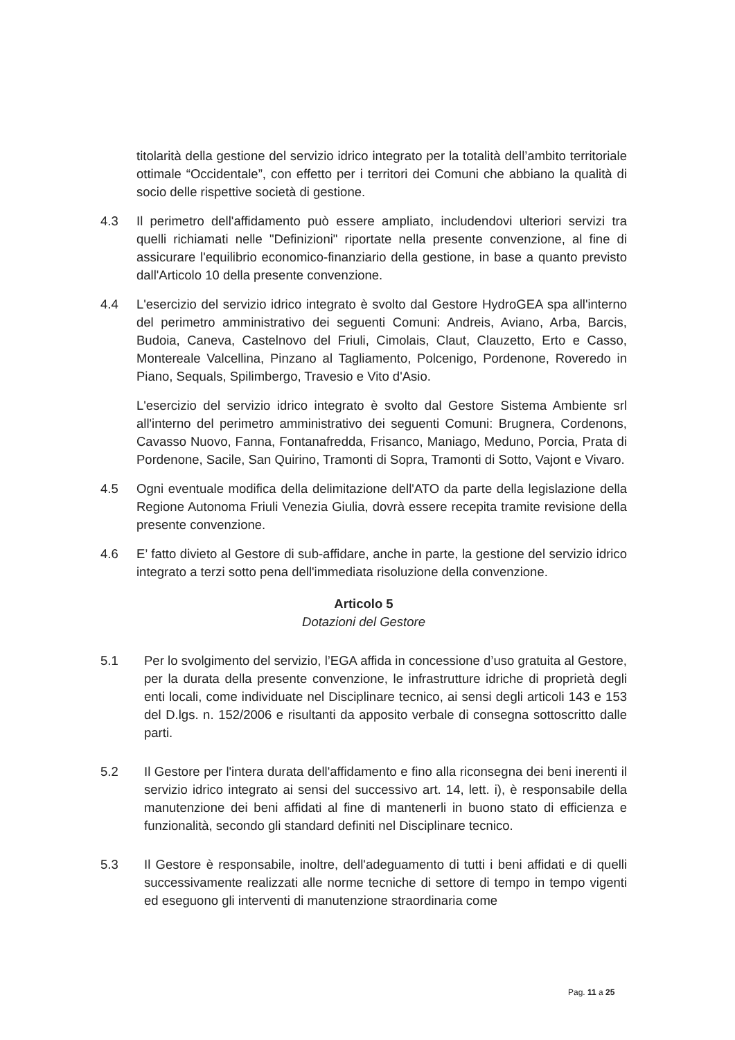titolarità della gestione del servizio idrico integrato per la totalità dell’ambito territoriale ottimale “Occidentale”, con effetto per i territori dei Comuni che abbiano la qualità di socio delle rispettive società di gestione.
4.3 Il perimetro dell'affidamento può essere ampliato, includendovi ulteriori servizi tra quelli richiamati nelle "Definizioni" riportate nella presente convenzione, al fine di assicurare l'equilibrio economico-finanziario della gestione, in base a quanto previsto dall'Articolo 10 della presente convenzione.
4.4 L'esercizio del servizio idrico integrato è svolto dal Gestore HydroGEA spa all'interno del perimetro amministrativo dei seguenti Comuni: Andreis, Aviano, Arba, Barcis, Budoia, Caneva, Castelnovo del Friuli, Cimolais, Claut, Clauzetto, Erto e Casso, Montereale Valcellina, Pinzano al Tagliamento, Polcenigo, Pordenone, Roveredo in Piano, Sequals, Spilimbergo, Travesio e Vito d'Asio.
L'esercizio del servizio idrico integrato è svolto dal Gestore Sistema Ambiente srl all'interno del perimetro amministrativo dei seguenti Comuni: Brugnera, Cordenons, Cavasso Nuovo, Fanna, Fontanafredda, Frisanco, Maniago, Meduno, Porcia, Prata di Pordenone, Sacile, San Quirino, Tramonti di Sopra, Tramonti di Sotto, Vajont e Vivaro.
4.5 Ogni eventuale modifica della delimitazione dell'ATO da parte della legislazione della Regione Autonoma Friuli Venezia Giulia, dovrà essere recepita tramite revisione della presente convenzione.
4.6 E’ fatto divieto al Gestore di sub-affidare, anche in parte, la gestione del servizio idrico integrato a terzi sotto pena dell'immediata risoluzione della convenzione.
Articolo 5
Dotazioni del Gestore
5.1 Per lo svolgimento del servizio, l’EGA affida in concessione d’uso gratuita al Gestore, per la durata della presente convenzione, le infrastrutture idriche di proprietà degli enti locali, come individuate nel Disciplinare tecnico, ai sensi degli articoli 143 e 153 del D.lgs. n. 152/2006 e risultanti da apposito verbale di consegna sottoscritto dalle parti.
5.2 Il Gestore per l'intera durata dell'affidamento e fino alla riconsegna dei beni inerenti il servizio idrico integrato ai sensi del successivo art. 14, lett. i), è responsabile della manutenzione dei beni affidati al fine di mantenerli in buono stato di efficienza e funzionalità, secondo gli standard definiti nel Disciplinare tecnico.
5.3 Il Gestore è responsabile, inoltre, dell'adeguamento di tutti i beni affidati e di quelli successivamente realizzati alle norme tecniche di settore di tempo in tempo vigenti ed eseguono gli interventi di manutenzione straordinaria come
Pag. 11 a 25